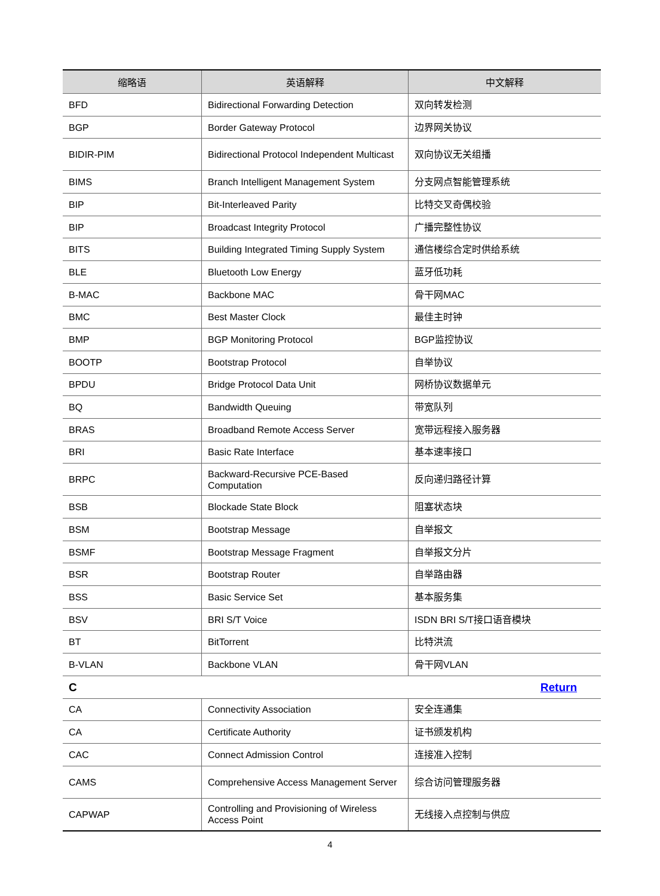| 缩略语 | 英语解释 | 中文解释 |
| --- | --- | --- |
| BFD | Bidirectional Forwarding Detection | 双向转发检测 |
| BGP | Border Gateway Protocol | 边界网关协议 |
| BIDIR-PIM | Bidirectional Protocol Independent Multicast | 双向协议无关组播 |
| BIMS | Branch Intelligent Management System | 分支网点智能管理系统 |
| BIP | Bit-Interleaved Parity | 比特交叉奇偶校验 |
| BIP | Broadcast Integrity Protocol | 广播完整性协议 |
| BITS | Building Integrated Timing Supply System | 通信楼综合定时供给系统 |
| BLE | Bluetooth Low Energy | 蓝牙低功耗 |
| B-MAC | Backbone MAC | 骨干网MAC |
| BMC | Best Master Clock | 最佳主时钟 |
| BMP | BGP Monitoring Protocol | BGP监控协议 |
| BOOTP | Bootstrap Protocol | 自举协议 |
| BPDU | Bridge Protocol Data Unit | 网桥协议数据单元 |
| BQ | Bandwidth Queuing | 带宽队列 |
| BRAS | Broadband Remote Access Server | 宽带远程接入服务器 |
| BRI | Basic Rate Interface | 基本速率接口 |
| BRPC | Backward-Recursive PCE-Based Computation | 反向递归路径计算 |
| BSB | Blockade State Block | 阻塞状态块 |
| BSM | Bootstrap Message | 自举报文 |
| BSMF | Bootstrap Message Fragment | 自举报文分片 |
| BSR | Bootstrap Router | 自举路由器 |
| BSS | Basic Service Set | 基本服务集 |
| BSV | BRI S/T Voice | ISDN BRI S/T接口语音模块 |
| BT | BitTorrent | 比特洪流 |
| B-VLAN | Backbone VLAN | 骨干网VLAN |
| C Return | | |
| CA | Connectivity Association | 安全连通集 |
| CA | Certificate Authority | 证书颁发机构 |
| CAC | Connect Admission Control | 连接准入控制 |
| CAMS | Comprehensive Access Management Server | 综合访问管理服务器 |
| CAPWAP | Controlling and Provisioning of Wireless Access Point | 无线接入点控制与供应 |
4